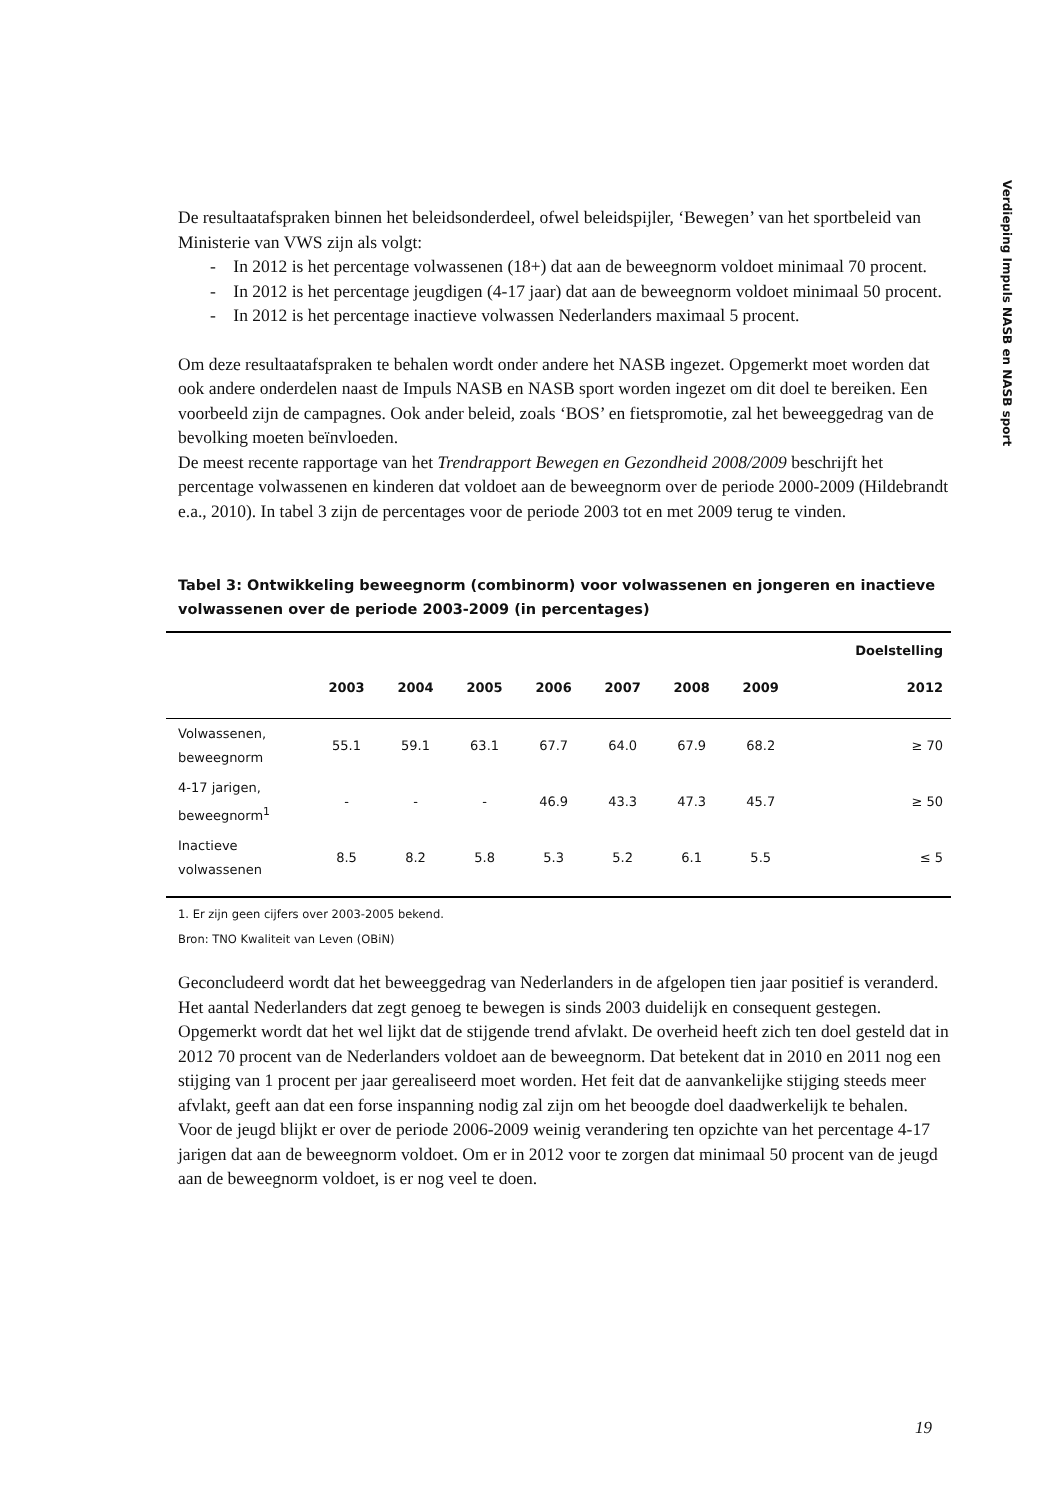Verdieping Impuls NASB en NASB sport
De resultaatafspraken binnen het beleidsonderdeel, ofwel beleidspijler, ‘Bewegen’ van het sportbeleid van Ministerie van VWS zijn als volgt:
- In 2012 is het percentage volwassenen (18+) dat aan de beweegnorm voldoet minimaal 70 procent.
- In 2012 is het percentage jeugdigen (4-17 jaar) dat aan de beweegnorm voldoet minimaal 50 procent.
- In 2012 is het percentage inactieve volwassen Nederlanders maximaal 5 procent.
Om deze resultaatafspraken te behalen wordt onder andere het NASB ingezet. Opgemerkt moet worden dat ook andere onderdelen naast de Impuls NASB en NASB sport worden ingezet om dit doel te bereiken. Een voorbeeld zijn de campagnes. Ook ander beleid, zoals ‘BOS’ en fietspromotie, zal het beweeggedrag van de bevolking moeten beïnvloeden.
De meest recente rapportage van het Trendrapport Bewegen en Gezondheid 2008/2009 beschrijft het percentage volwassenen en kinderen dat voldoet aan de beweegnorm over de periode 2000-2009 (Hildebrandt e.a., 2010). In tabel 3 zijn de percentages voor de periode 2003 tot en met 2009 terug te vinden.
Tabel 3: Ontwikkeling beweegnorm (combinorm) voor volwassenen en jongeren en inactieve volwassenen over de periode 2003-2009 (in percentages)
| | | | | | | | | Doelstelling |
| --- | --- | --- | --- | --- | --- | --- | --- | --- |
| | 2003 | 2004 | 2005 | 2006 | 2007 | 2008 | 2009 | 2012 |
| Volwassenen, beweegnorm | 55.1 | 59.1 | 63.1 | 67.7 | 64.0 | 67.9 | 68.2 | ≥ 70 |
| 4-17 jarigen, beweegnorm<sup>1</sup> | - | - | - | 46.9 | 43.3 | 47.3 | 45.7 | ≥ 50 |
| Inactieve volwassenen | 8.5 | 8.2 | 5.8 | 5.3 | 5.2 | 6.1 | 5.5 | ≤ 5 |
1. Er zijn geen cijfers over 2003-2005 bekend.
Bron: TNO Kwaliteit van Leven (OBiN)
Geconcludeerd wordt dat het beweeggedrag van Nederlanders in de afgelopen tien jaar positief is veranderd. Het aantal Nederlanders dat zegt genoeg te bewegen is sinds 2003 duidelijk en consequent gestegen. Opgemerkt wordt dat het wel lijkt dat de stijgende trend afvlakt. De overheid heeft zich ten doel gesteld dat in 2012 70 procent van de Nederlanders voldoet aan de beweegnorm. Dat betekent dat in 2010 en 2011 nog een stijging van 1 procent per jaar gerealiseerd moet worden. Het feit dat de aanvankelijke stijging steeds meer afvlakt, geeft aan dat een forse inspanning nodig zal zijn om het beoogde doel daadwerkelijk te behalen.
Voor de jeugd blijkt er over de periode 2006-2009 weinig verandering ten opzichte van het percentage 4-17 jarigen dat aan de beweegnorm voldoet. Om er in 2012 voor te zorgen dat minimaal 50 procent van de jeugd aan de beweegnorm voldoet, is er nog veel te doen.
19